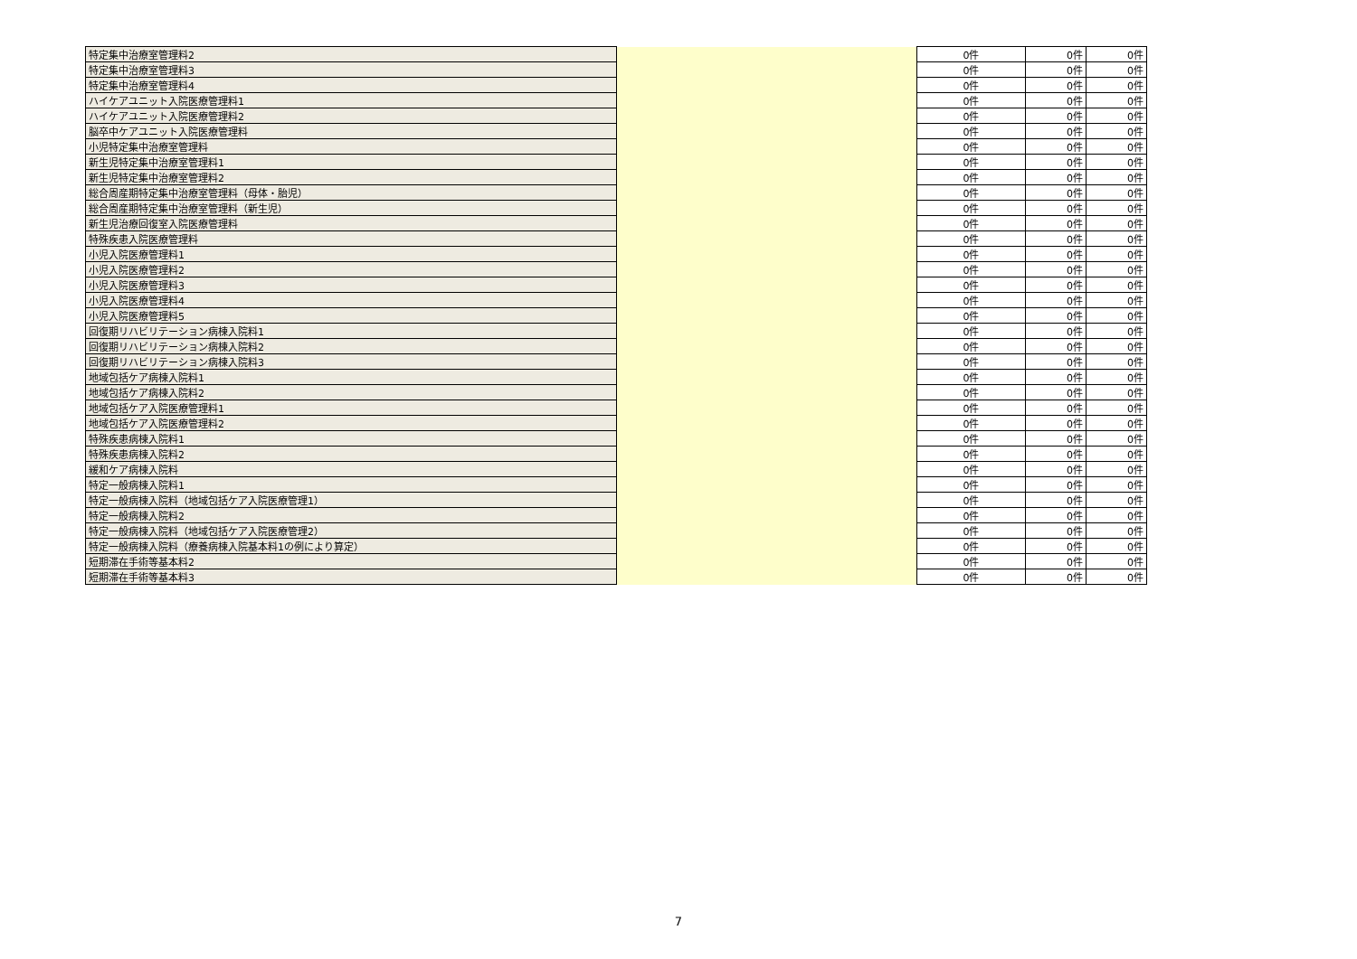| 特定集中治療室管理料2 | | 0件 | 0件 | 0件 |
| 特定集中治療室管理料3 | | 0件 | 0件 | 0件 |
| 特定集中治療室管理料4 | | 0件 | 0件 | 0件 |
| ハイケアユニット入院医療管理料1 | | 0件 | 0件 | 0件 |
| ハイケアユニット入院医療管理料2 | | 0件 | 0件 | 0件 |
| 脳卒中ケアユニット入院医療管理料 | | 0件 | 0件 | 0件 |
| 小児特定集中治療室管理料 | | 0件 | 0件 | 0件 |
| 新生児特定集中治療室管理料1 | | 0件 | 0件 | 0件 |
| 新生児特定集中治療室管理料2 | | 0件 | 0件 | 0件 |
| 総合周産期特定集中治療室管理料（母体・胎児） | | 0件 | 0件 | 0件 |
| 総合周産期特定集中治療室管理料（新生児） | | 0件 | 0件 | 0件 |
| 新生児治療回復室入院医療管理料 | | 0件 | 0件 | 0件 |
| 特殊疾患入院医療管理料 | | 0件 | 0件 | 0件 |
| 小児入院医療管理料1 | | 0件 | 0件 | 0件 |
| 小児入院医療管理料2 | | 0件 | 0件 | 0件 |
| 小児入院医療管理料3 | | 0件 | 0件 | 0件 |
| 小児入院医療管理料4 | | 0件 | 0件 | 0件 |
| 小児入院医療管理料5 | | 0件 | 0件 | 0件 |
| 回復期リハビリテーション病棟入院料1 | | 0件 | 0件 | 0件 |
| 回復期リハビリテーション病棟入院料2 | | 0件 | 0件 | 0件 |
| 回復期リハビリテーション病棟入院料3 | | 0件 | 0件 | 0件 |
| 地域包括ケア病棟入院料1 | | 0件 | 0件 | 0件 |
| 地域包括ケア病棟入院料2 | | 0件 | 0件 | 0件 |
| 地域包括ケア入院医療管理料1 | | 0件 | 0件 | 0件 |
| 地域包括ケア入院医療管理料2 | | 0件 | 0件 | 0件 |
| 特殊疾患病棟入院料1 | | 0件 | 0件 | 0件 |
| 特殊疾患病棟入院料2 | | 0件 | 0件 | 0件 |
| 緩和ケア病棟入院料 | | 0件 | 0件 | 0件 |
| 特定一般病棟入院料1 | | 0件 | 0件 | 0件 |
| 特定一般病棟入院料（地域包括ケア入院医療管理1） | | 0件 | 0件 | 0件 |
| 特定一般病棟入院料2 | | 0件 | 0件 | 0件 |
| 特定一般病棟入院料（地域包括ケア入院医療管理2） | | 0件 | 0件 | 0件 |
| 特定一般病棟入院料（療養病棟入院基本料1の例により算定） | | 0件 | 0件 | 0件 |
| 短期滞在手術等基本料2 | | 0件 | 0件 | 0件 |
| 短期滞在手術等基本料3 | | 0件 | 0件 | 0件 |
7